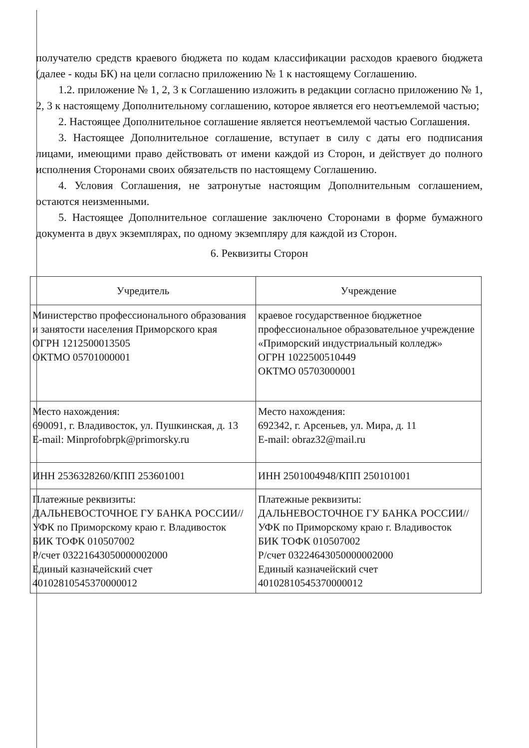получателю средств краевого бюджета по кодам классификации расходов краевого бюджета (далее - коды БК) на цели согласно приложению № 1 к настоящему Соглашению.
1.2. приложение № 1, 2, 3 к Соглашению изложить в редакции согласно приложению № 1, 2, 3 к настоящему Дополнительному соглашению, которое является его неотъемлемой частью;
2. Настоящее Дополнительное соглашение является неотъемлемой частью Соглашения.
3. Настоящее Дополнительное соглашение, вступает в силу с даты его подписания лицами, имеющими право действовать от имени каждой из Сторон, и действует до полного исполнения Сторонами своих обязательств по настоящему Соглашению.
4. Условия Соглашения, не затронутые настоящим Дополнительным соглашением, остаются неизменными.
5. Настоящее Дополнительное соглашение заключено Сторонами в форме бумажного документа в двух экземплярах, по одному экземпляру для каждой из Сторон.
6. Реквизиты Сторон
| Учредитель | Учреждение |
| Министерство профессионального образования и занятости населения Приморского края ОГРН 1212500013505 ОКТМО 05701000001 | краевое государственное бюджетное профессиональное образовательное учреждение «Приморский индустриальный колледж» ОГРН 1022500510449 ОКТМО 05703000001 |
| Место нахождения: 690091, г. Владивосток, ул. Пушкинская, д. 13 E-mail: Minprofobrpk@primorsky.ru | Место нахождения: 692342, г. Арсеньев, ул. Мира, д. 11 E-mail: obraz32@mail.ru |
| ИНН 2536328260/КПП 253601001 | ИНН 2501004948/КПП 250101001 |
| Платежные реквизиты: ДАЛЬНЕВОСТОЧНОЕ ГУ БАНКА РОССИИ//УФК по Приморскому краю г. Владивосток БИК ТОФК 010507002 Р/счет 03221643050000002000 Единый казначейский счет 40102810545370000012 | Платежные реквизиты: ДАЛЬНЕВОСТОЧНОЕ ГУ БАНКА РОССИИ//УФК по Приморскому краю г. Владивосток БИК ТОФК 010507002 Р/счет 03224643050000002000 Единый казначейский счет 40102810545370000012 |